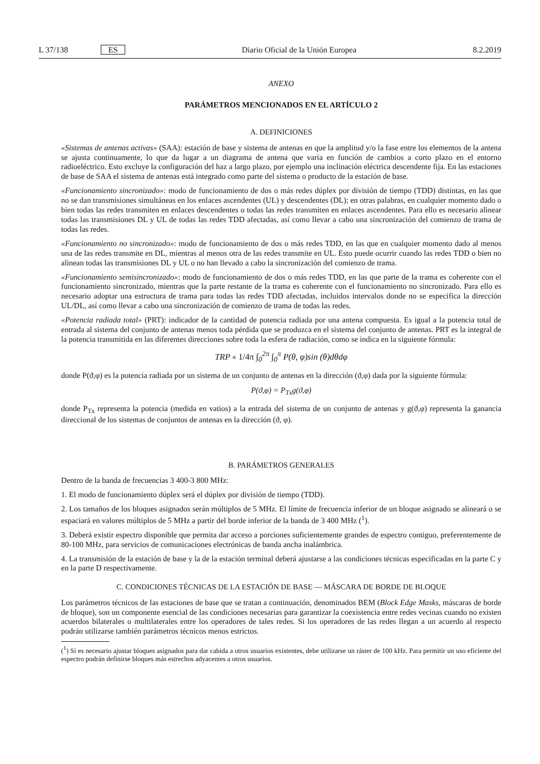L 37/138 ES Diario Oficial de la Unión Europea 8.2.2019
ANEXO
PARÁMETROS MENCIONADOS EN EL ARTÍCULO 2
A. DEFINICIONES
«Sistemas de antenas activas» (SAA): estación de base y sistema de antenas en que la amplitud y/o la fase entre los elementos de la antena se ajusta continuamente, lo que da lugar a un diagrama de antena que varía en función de cambios a corto plazo en el entorno radioeléctrico. Esto excluye la configuración del haz a largo plazo, por ejemplo una inclinación eléctrica descendente fija. En las estaciones de base de SAA el sistema de antenas está integrado como parte del sistema o producto de la estación de base.
«Funcionamiento sincronizado»: modo de funcionamiento de dos o más redes dúplex por división de tiempo (TDD) distintas, en las que no se dan transmisiones simultáneas en los enlaces ascendentes (UL) y descendentes (DL); en otras palabras, en cualquier momento dado o bien todas las redes transmiten en enlaces descendentes o todas las redes transmiten en enlaces ascendentes. Para ello es necesario alinear todas las transmisiones DL y UL de todas las redes TDD afectadas, así como llevar a cabo una sincronización del comienzo de trama de todas las redes.
«Funcionamiento no sincronizado»: modo de funcionamiento de dos o más redes TDD, en las que en cualquier momento dado al menos una de las redes transmite en DL, mientras al menos otra de las redes transmite en UL. Esto puede ocurrir cuando las redes TDD o bien no alinean todas las transmisiones DL y UL o no han llevado a cabo la sincroni­zación del comienzo de trama.
«Funcionamiento semisincronizado»: modo de funcionamiento de dos o más redes TDD, en las que parte de la trama es coherente con el funcionamiento sincronizado, mientras que la parte restante de la trama es coherente con el funciona­miento no sincronizado. Para ello es necesario adoptar una estructura de trama para todas las redes TDD afectadas, incluidos intervalos donde no se especifica la dirección UL/DL, así como llevar a cabo una sincronización de comienzo de trama de todas las redes.
«Potencia radiada total» (PRT): indicador de la cantidad de potencia radiada por una antena compuesta. Es igual a la potencia total de entrada al sistema del conjunto de antenas menos toda pérdida que se produzca en el sistema del conjunto de antenas. PRT es la integral de la potencia transmitida en las diferentes direcciones sobre toda la esfera de radiación, como se indica en la siguiente fórmula:
TRP ≝ 1/4π ∫<sub>0</sub><sup>2π</sup> ∫<sub>0</sub><sup>π</sup> P(θ, φ)sin (θ)dθdφ
donde P(ϑ,φ) es la potencia radiada por un sistema de un conjunto de antenas en la dirección (ϑ,φ) dada por la siguiente fórmula:
P(ϑ,φ) = P<sub>Tx</sub>g(ϑ,φ)
donde P<sub>Tx</sub> representa la potencia (medida en vatios) a la entrada del sistema de un conjunto de antenas y g(ϑ,φ) representa la ganancia direccional de los sistemas de conjuntos de antenas en la dirección (ϑ, φ).
B. PARÁMETROS GENERALES
Dentro de la banda de frecuencias 3 400-3 800 MHz:
1. El modo de funcionamiento dúplex será el dúplex por división de tiempo (TDD).
2. Los tamaños de los bloques asignados serán múltiplos de 5 MHz. El límite de frecuencia inferior de un bloque asignado se alineará o se espaciará en valores múltiplos de 5 MHz a partir del borde inferior de la banda de 3 400 MHz (<sup>1</sup>).
3. Deberá existir espectro disponible que permita dar acceso a porciones suficientemente grandes de espectro contiguo, preferentemente de 80-100 MHz, para servicios de comunicaciones electrónicas de banda ancha inalámbrica.
4. La transmisión de la estación de base y la de la estación terminal deberá ajustarse a las condiciones técnicas especi­ficadas en la parte C y en la parte D respectivamente.
C. CONDICIONES TÉCNICAS DE LA ESTACIÓN DE BASE — MÁSCARA DE BORDE DE BLOQUE
Los parámetros técnicos de las estaciones de base que se tratan a continuación, denominados BEM (Block Edge Masks, máscaras de borde de bloque), son un componente esencial de las condiciones necesarias para garantizar la coexistencia entre redes vecinas cuando no existen acuerdos bilaterales o multilaterales entre los operadores de tales redes. Si los operadores de las redes llegan a un acuerdo al respecto podrán utilizarse también parámetros técnicos menos estrictos.
(<sup>1</sup>) Si es necesario ajustar bloques asignados para dar cabida a otros usuarios existentes, debe utilizarse un ráster de 100 kHz. Para permitir un uso eficiente del espectro podrán definirse bloques más estrechos adyacentes a otros usuarios.